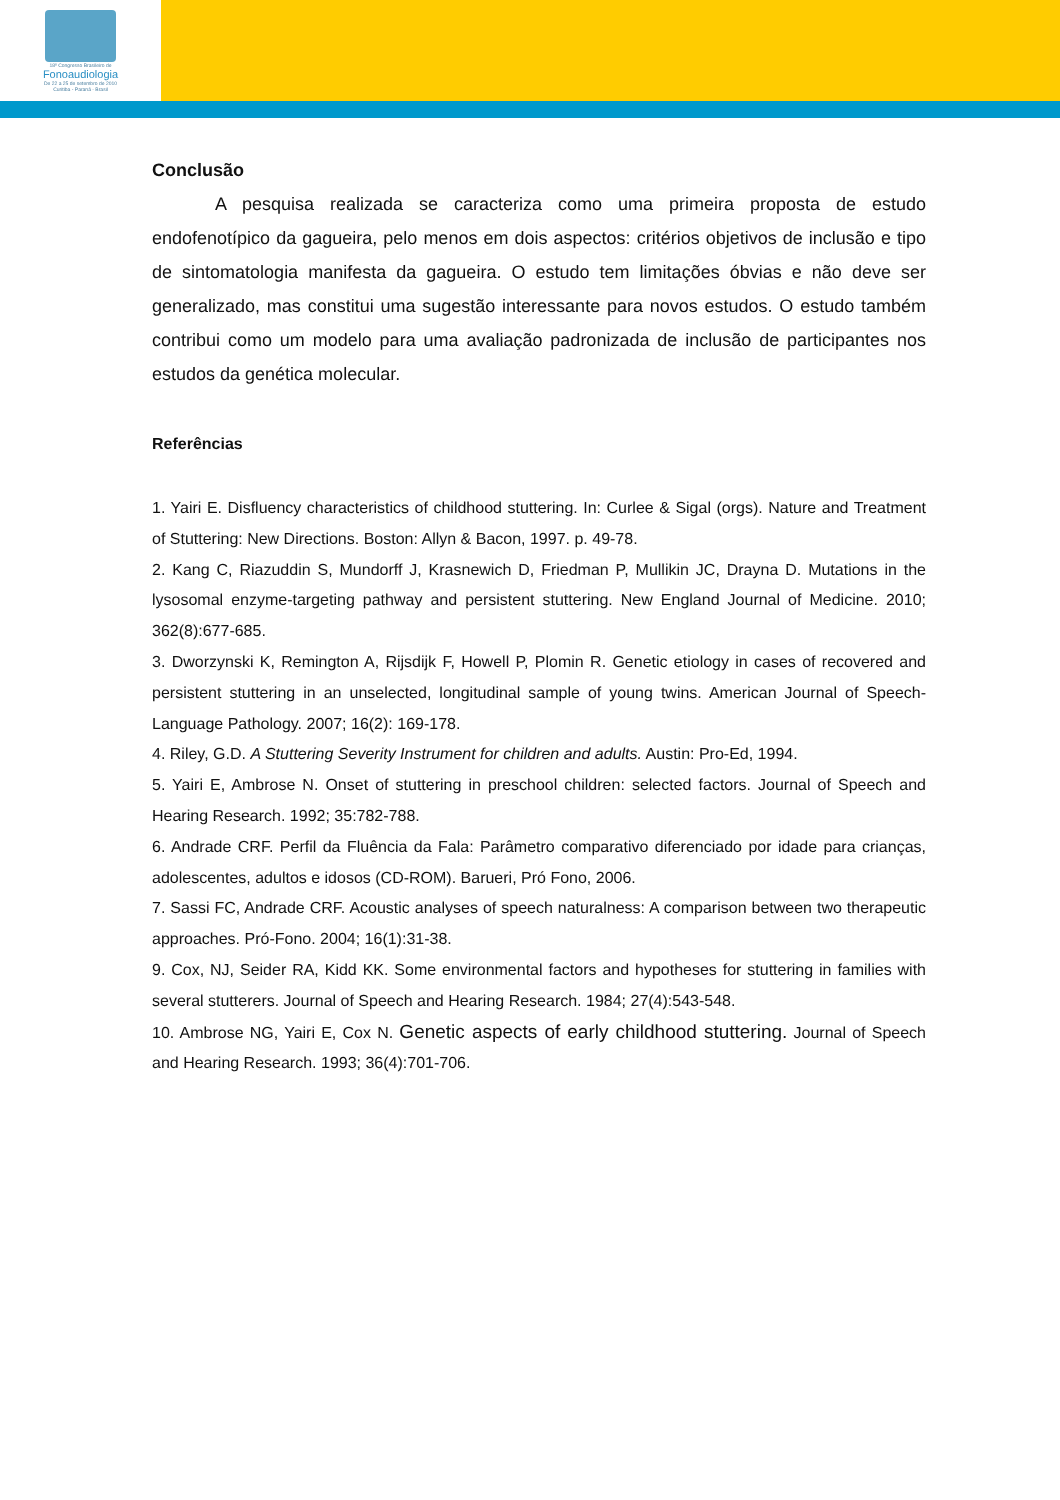18º Congresso Brasileiro de
Fonoaudiologia
De 22 a 25 de setembro de 2010
Curitiba - Paraná - Brasil
Conclusão
A pesquisa realizada se caracteriza como uma primeira proposta de estudo endofenotípico da gagueira, pelo menos em dois aspectos: critérios objetivos de inclusão e tipo de sintomatologia manifesta da gagueira. O estudo tem limitações óbvias e não deve ser generalizado, mas constitui uma sugestão interessante para novos estudos. O estudo também contribui como um modelo para uma avaliação padronizada de inclusão de participantes nos estudos da genética molecular.
Referências
1. Yairi E. Disfluency characteristics of childhood stuttering. In: Curlee & Sigal (orgs). Nature and Treatment of Stuttering: New Directions. Boston: Allyn & Bacon, 1997. p. 49-78.
2. Kang C, Riazuddin S, Mundorff J, Krasnewich D, Friedman P, Mullikin JC, Drayna D. Mutations in the lysosomal enzyme-targeting pathway and persistent stuttering. New England Journal of Medicine. 2010; 362(8):677-685.
3. Dworzynski K, Remington A, Rijsdijk F, Howell P, Plomin R. Genetic etiology in cases of recovered and persistent stuttering in an unselected, longitudinal sample of young twins. American Journal of Speech-Language Pathology. 2007; 16(2): 169-178.
4. Riley, G.D. A Stuttering Severity Instrument for children and adults. Austin: Pro-Ed, 1994.
5. Yairi E, Ambrose N. Onset of stuttering in preschool children: selected factors. Journal of Speech and Hearing Research. 1992; 35:782-788.
6. Andrade CRF. Perfil da Fluência da Fala: Parâmetro comparativo diferenciado por idade para crianças, adolescentes, adultos e idosos (CD-ROM). Barueri, Pró Fono, 2006.
7. Sassi FC, Andrade CRF. Acoustic analyses of speech naturalness: A comparison between two therapeutic approaches. Pró-Fono. 2004; 16(1):31-38.
9. Cox, NJ, Seider RA, Kidd KK. Some environmental factors and hypotheses for stuttering in families with several stutterers. Journal of Speech and Hearing Research. 1984; 27(4):543-548.
10. Ambrose NG, Yairi E, Cox N. Genetic aspects of early childhood stuttering. Journal of Speech and Hearing Research. 1993; 36(4):701-706.